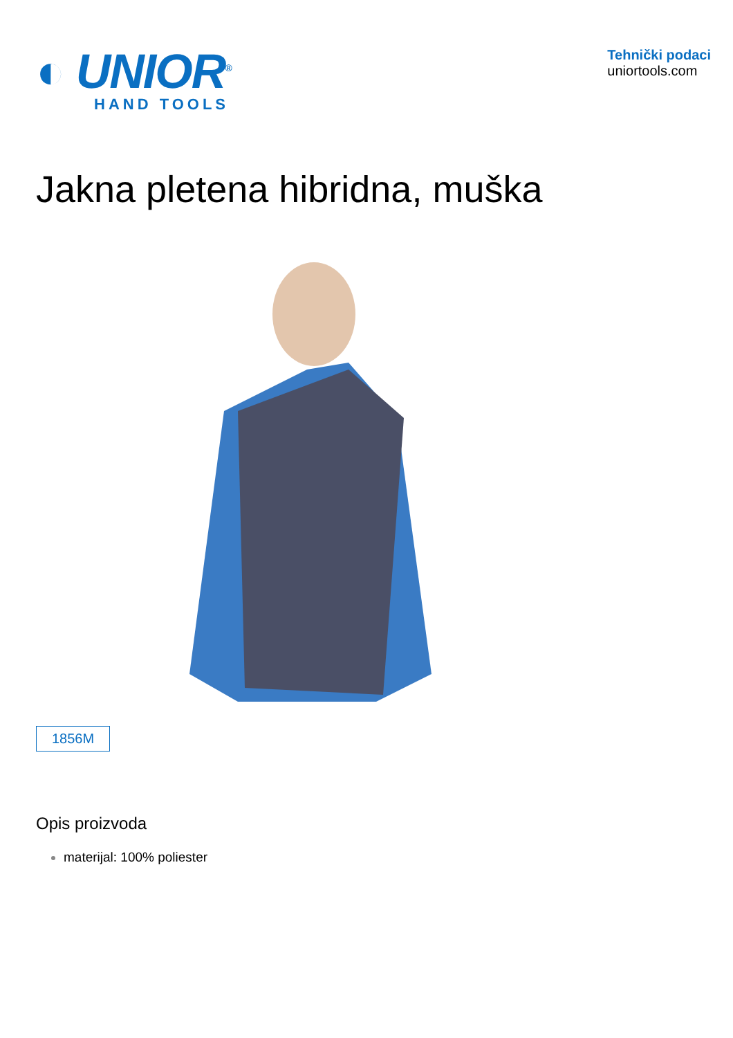◐ UNIOR<sup>®</sup>
HAND TOOLS
Tehnički podaci
uniortools.com
Jakna pletena hibridna, muška
1856M
Opis proizvoda
materijal: 100% poliester